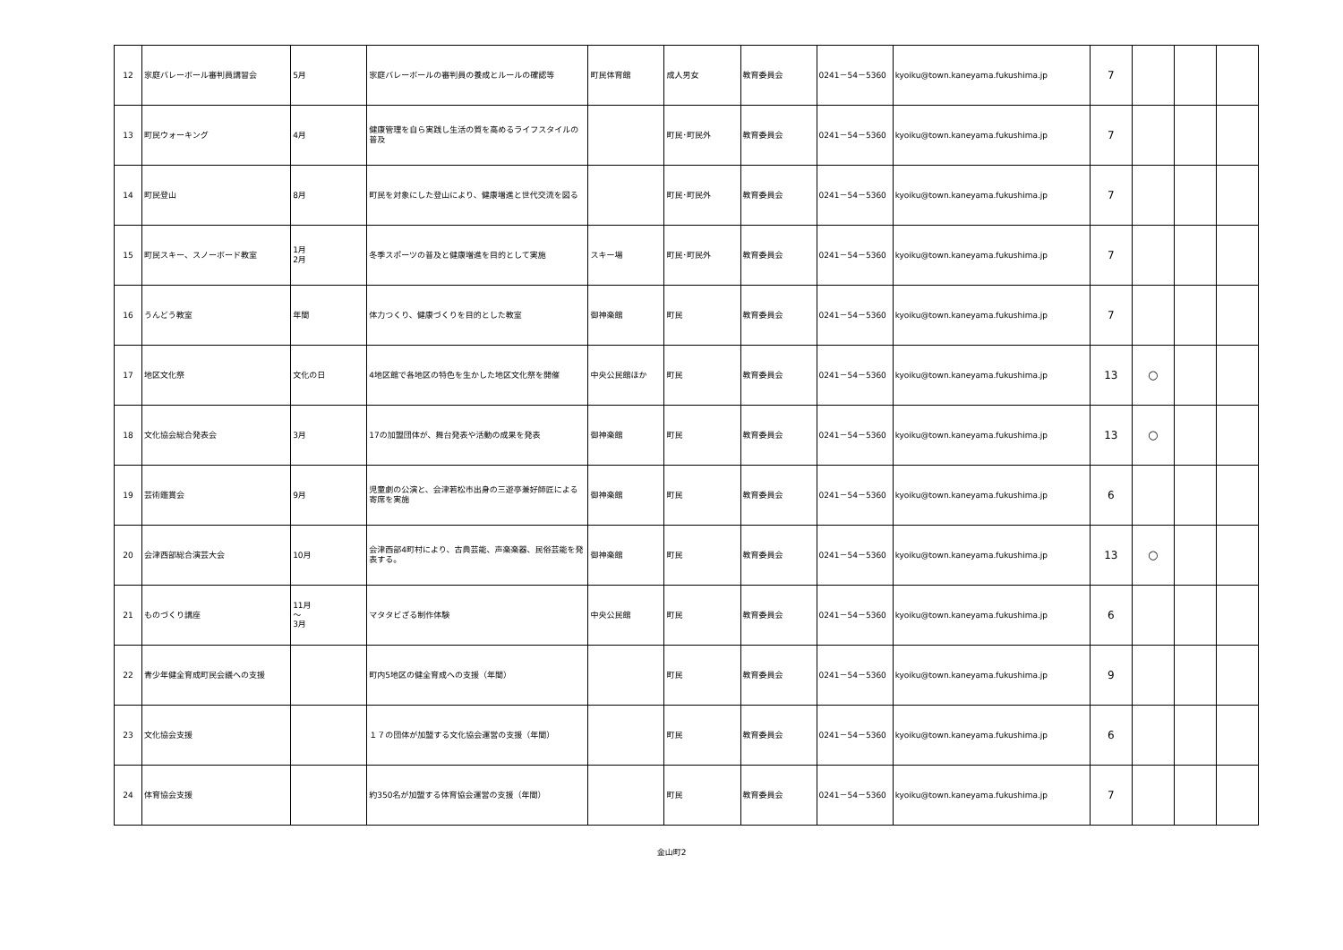| 12 | 家庭バレーボール審判員講習会 | 5月 | 家庭バレーボールの審判員の養成とルールの確認等 | 町民体育館 | 成人男女 | 教育委員会 | 0241－54－5360 | kyoiku@town.kaneyama.fukushima.jp | 7 | | | |
| 13 | 町民ウォーキング | 4月 | 健康管理を自ら実践し生活の質を高めるライフスタイルの普及 | | 町民･町民外 | 教育委員会 | 0241－54－5360 | kyoiku@town.kaneyama.fukushima.jp | 7 | | | |
| 14 | 町民登山 | 8月 | 町民を対象にした登山により、健康増進と世代交流を図る | | 町民･町民外 | 教育委員会 | 0241－54－5360 | kyoiku@town.kaneyama.fukushima.jp | 7 | | | |
| 15 | 町民スキー、スノーボード教室 | 1月 2月 | 冬季スポーツの普及と健康増進を目的として実施 | スキー場 | 町民･町民外 | 教育委員会 | 0241－54－5360 | kyoiku@town.kaneyama.fukushima.jp | 7 | | | |
| 16 | うんどう教室 | 年間 | 体力つくり、健康づくりを目的とした教室 | 御神楽館 | 町民 | 教育委員会 | 0241－54－5360 | kyoiku@town.kaneyama.fukushima.jp | 7 | | | |
| 17 | 地区文化祭 | 文化の日 | 4地区館で各地区の特色を生かした地区文化祭を開催 | 中央公民館ほか | 町民 | 教育委員会 | 0241－54－5360 | kyoiku@town.kaneyama.fukushima.jp | 13 | ○ | | |
| 18 | 文化協会総合発表会 | 3月 | 17の加盟団体が、舞台発表や活動の成果を発表 | 御神楽館 | 町民 | 教育委員会 | 0241－54－5360 | kyoiku@town.kaneyama.fukushima.jp | 13 | ○ | | |
| 19 | 芸術鑑賞会 | 9月 | 児童劇の公演と、会津若松市出身の三遊亭兼好師匠による寄席を実施 | 御神楽館 | 町民 | 教育委員会 | 0241－54－5360 | kyoiku@town.kaneyama.fukushima.jp | 6 | | | |
| 20 | 会津西部総合演芸大会 | 10月 | 会津西部4町村により、古典芸能、声楽楽器、民俗芸能を発表する。 | 御神楽館 | 町民 | 教育委員会 | 0241－54－5360 | kyoiku@town.kaneyama.fukushima.jp | 13 | ○ | | |
| 21 | ものづくり講座 | 11月 ～ 3月 | マタタビざる制作体験 | 中央公民館 | 町民 | 教育委員会 | 0241－54－5360 | kyoiku@town.kaneyama.fukushima.jp | 6 | | | |
| 22 | 青少年健全育成町民会議への支援 | | 町内5地区の健全育成への支援（年間） | | 町民 | 教育委員会 | 0241－54－5360 | kyoiku@town.kaneyama.fukushima.jp | 9 | | | |
| 23 | 文化協会支援 | | １７の団体が加盟する文化協会運営の支援（年間） | | 町民 | 教育委員会 | 0241－54－5360 | kyoiku@town.kaneyama.fukushima.jp | 6 | | | |
| 24 | 体育協会支援 | | 約350名が加盟する体育協会運営の支援（年間） | | 町民 | 教育委員会 | 0241－54－5360 | kyoiku@town.kaneyama.fukushima.jp | 7 | | | |
金山町2